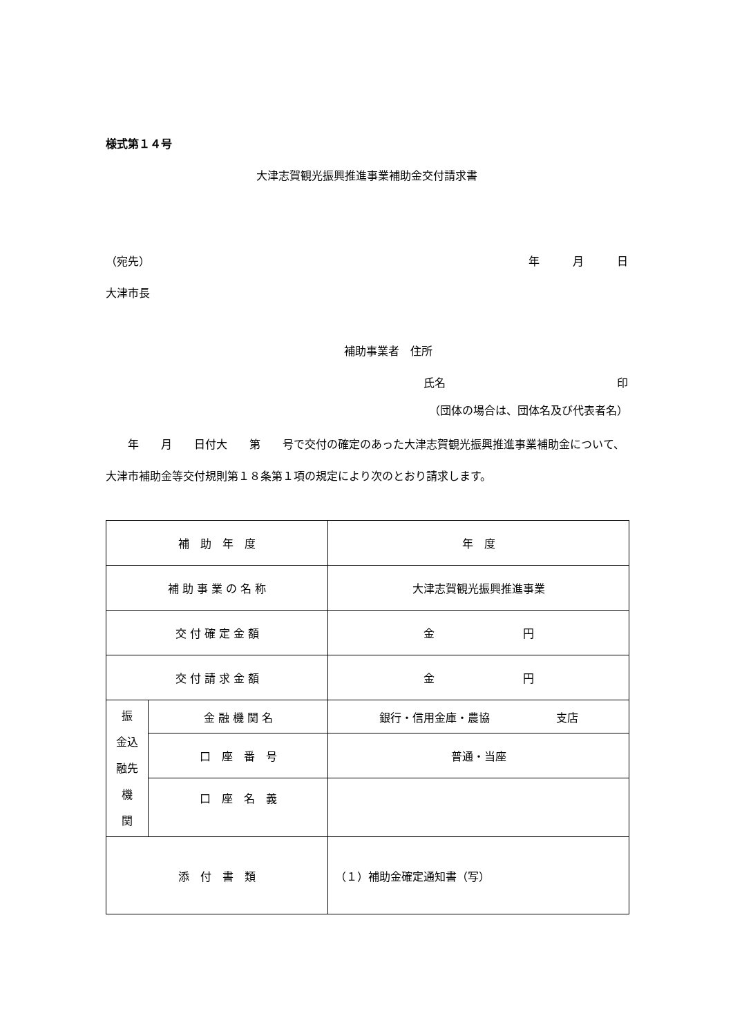様式第１４号
大津志賀観光振興推進事業補助金交付請求書
（宛先） 年　　　月　　　日
大津市長
補助事業者　住所
氏名 印
（団体の場合は、団体名及び代表者名）
　　年　　月　　日付大　　第　　号で交付の確定のあった大津志賀観光振興推進事業補助金について、大津市補助金等交付規則第１８条第１項の規定により次のとおり請求します。
| 補 助 年 度 | | 年 度 |
| 補 助 事 業 の 名 称 | | 大津志賀観光振興推進事業 |
| 交 付 確 定 金 額 | | 金 円 |
| 交 付 請 求 金 額 | | 金 円 |
| 振 金込 融先 機 関 | 金 融 機 関 名 | 銀行・信用金庫・農協 支店 |
| | 口 座 番 号 | 普通・当座 |
| | 口 座 名 義 | |
| 添 付 書 類 | | （１）補助金確定通知書（写） |